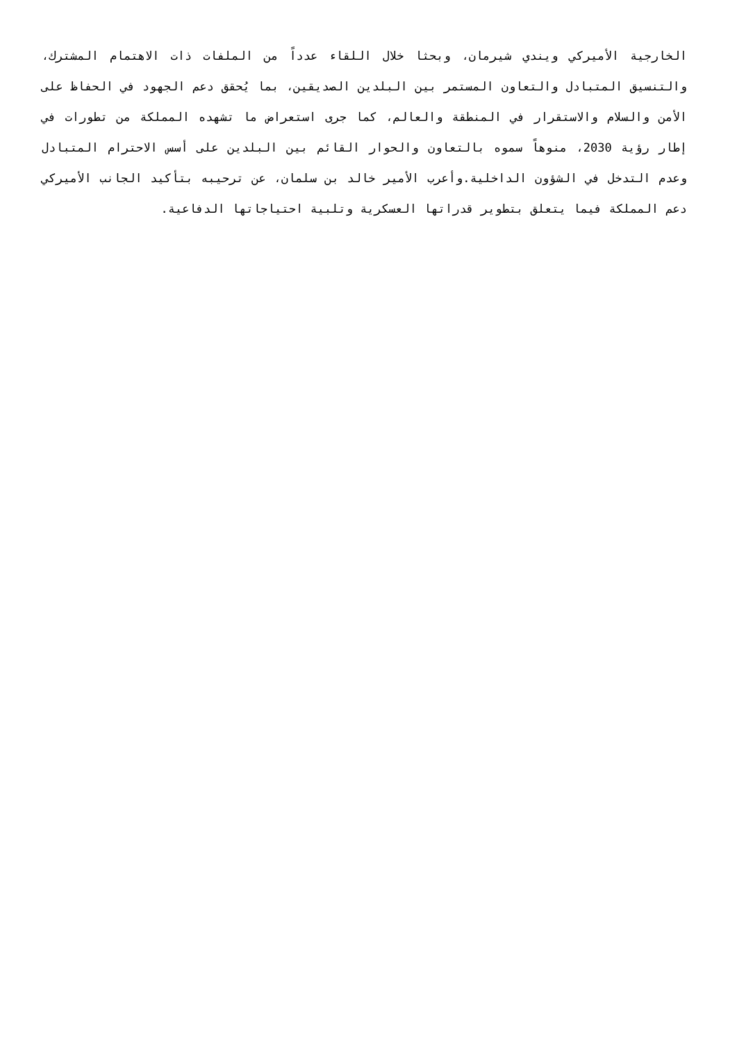الخارجية الأميركي ويندي شيرمان، وبحثا خلال اللقاء عدداً من الملفات ذات الاهتمام المشترك، والتنسيق المتبادل والتعاون المستمر بين البلدين الصديقين، بما يُحقق دعم الجهود في الحفاظ على الأمن والسلام والاستقرار في المنطقة والعالم، كما جرى استعراض ما تشهده المملكة من تطورات في إطار رؤية 2030، منوهاً سموه بالتعاون والحوار القائم بين البلدين على أسس الاحترام المتبادل وعدم التدخل في الشؤون الداخلية.وأعرب الأمير خالد بن سلمان، عن ترحيبه بتأكيد الجانب الأميركي دعم المملكة فيما يتعلق بتطوير قدراتها العسكرية وتلبية احتياجاتها الدفاعية.